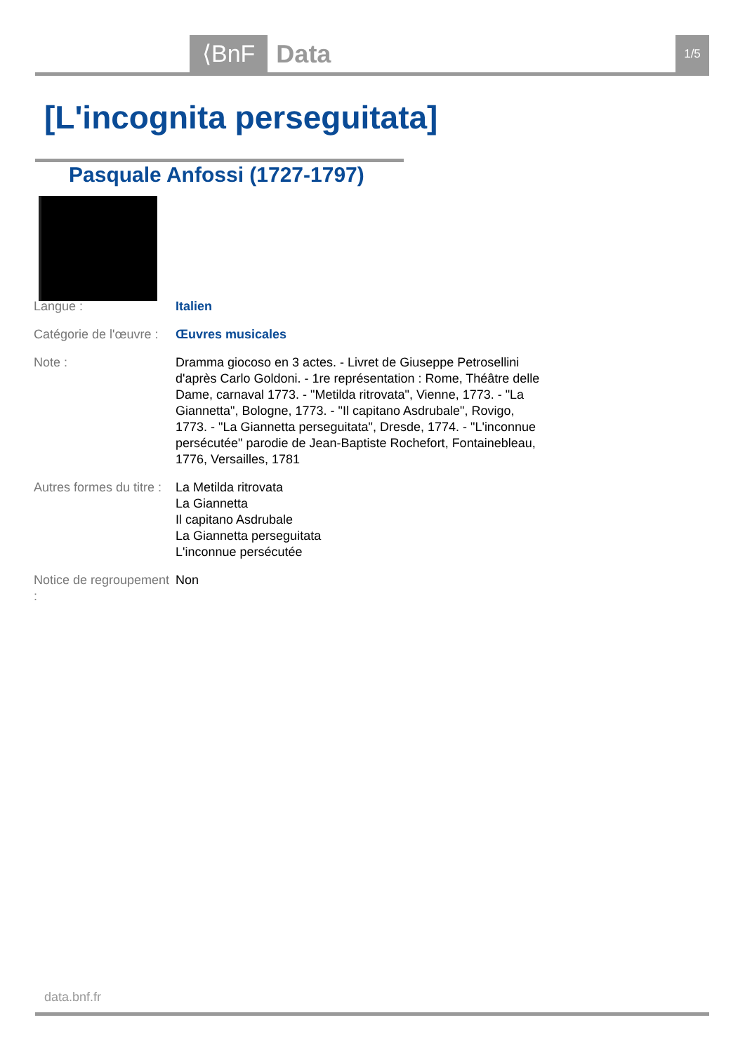⟨BnF Data 1/5
[L'incognita perseguitata]
Pasquale Anfossi (1727-1797)
| Langue : | Italien |
| Catégorie de l'œuvre : | Œuvres musicales |
| Note : | Dramma giocoso en 3 actes. - Livret de Giuseppe Petrosellini d'après Carlo Goldoni. - 1re représentation : Rome, Théâtre delle Dame, carnaval 1773. - "Metilda ritrovata", Vienne, 1773. - "La Giannetta", Bologne, 1773. - "Il capitano Asdrubale", Rovigo, 1773. - "La Giannetta perseguitata", Dresde, 1774. - "L'inconnue persécutée" parodie de Jean-Baptiste Rochefort, Fontainebleau, 1776, Versailles, 1781 |
| Autres formes du titre : | La Metilda ritrovata La Giannetta Il capitano Asdrubale La Giannetta perseguitata L'inconnue persécutée |
| Notice de regroupement : | Non |
data.bnf.fr